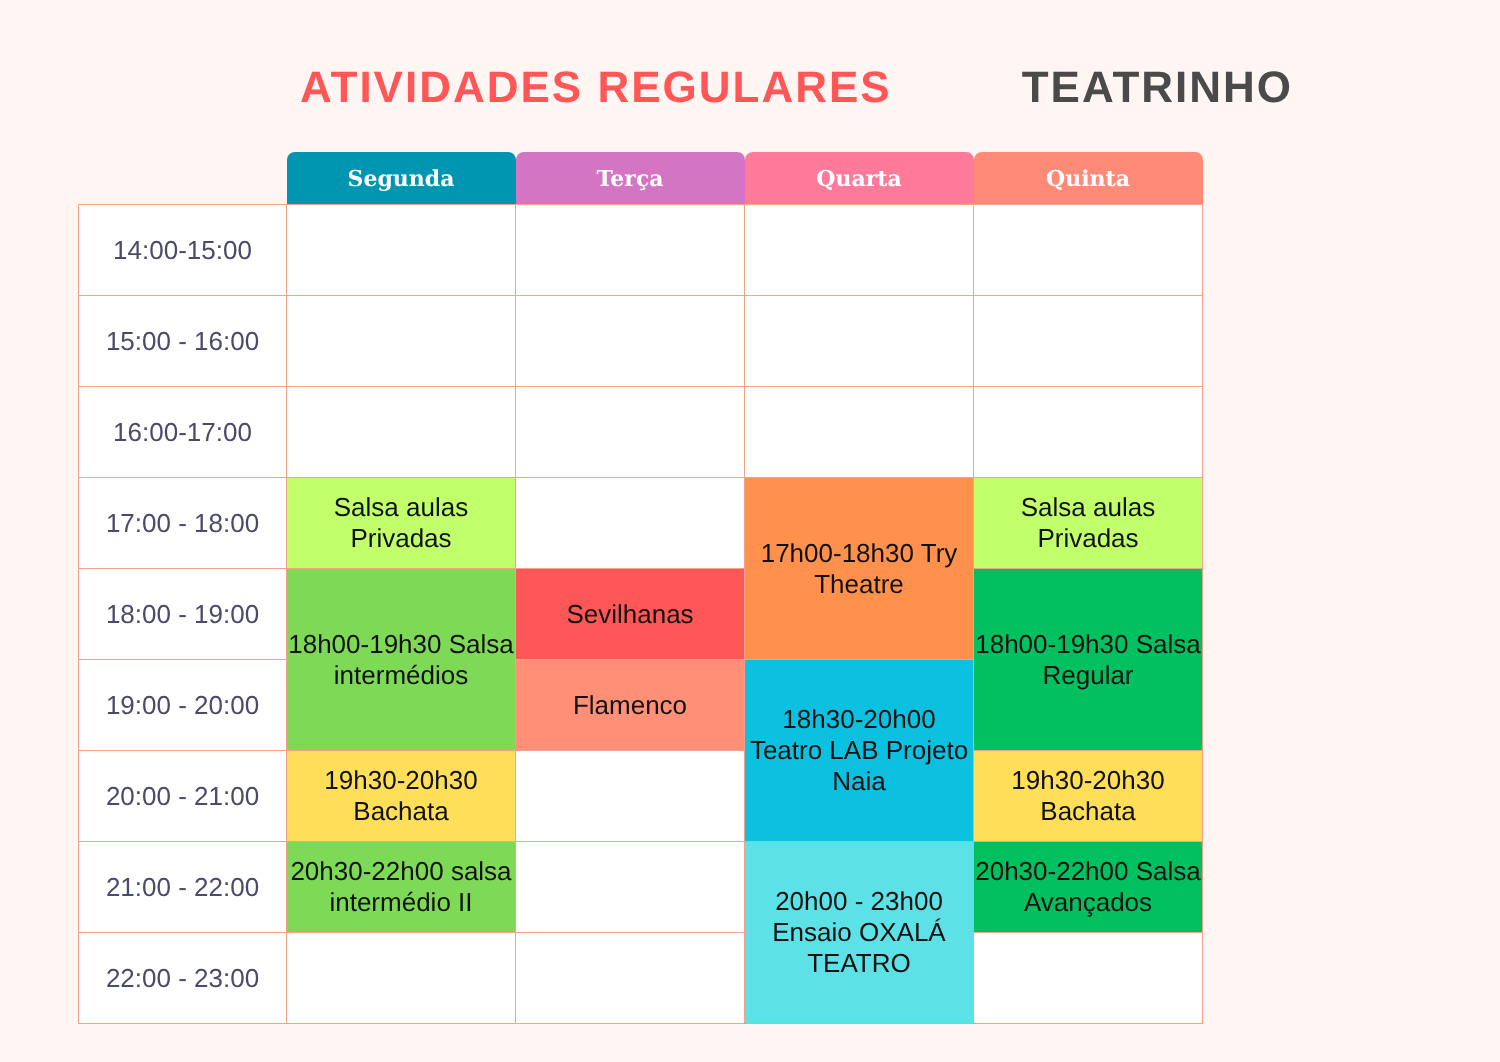ATIVIDADES REGULARES TEATRINHO
| | Segunda | Terça | Quarta | Quinta |
| --- | --- | --- | --- | --- |
| 14:00-15:00 | | | | |
| 15:00 - 16:00 | | | | |
| 16:00-17:00 | | | | |
| 17:00 - 18:00 | Salsa aulas Privadas | | 17h00-18h30 Try Theatre | Salsa aulas Privadas |
| 18:00 - 19:00 | 18h00-19h30 Salsa intermédios | Sevilhanas | | 18h00-19h30 Salsa Regular |
| 19:00 - 20:00 | | Flamenco | 18h30-20h00 Teatro LAB Projeto Naia | |
| 20:00 - 21:00 | 19h30-20h30 Bachata | | | 19h30-20h30 Bachata |
| 21:00 - 22:00 | 20h30-22h00 salsa intermédio II | | 20h00 - 23h00 Ensaio OXALÁ TEATRO | 20h30-22h00 Salsa Avançados |
| 22:00 - 23:00 | | | | |